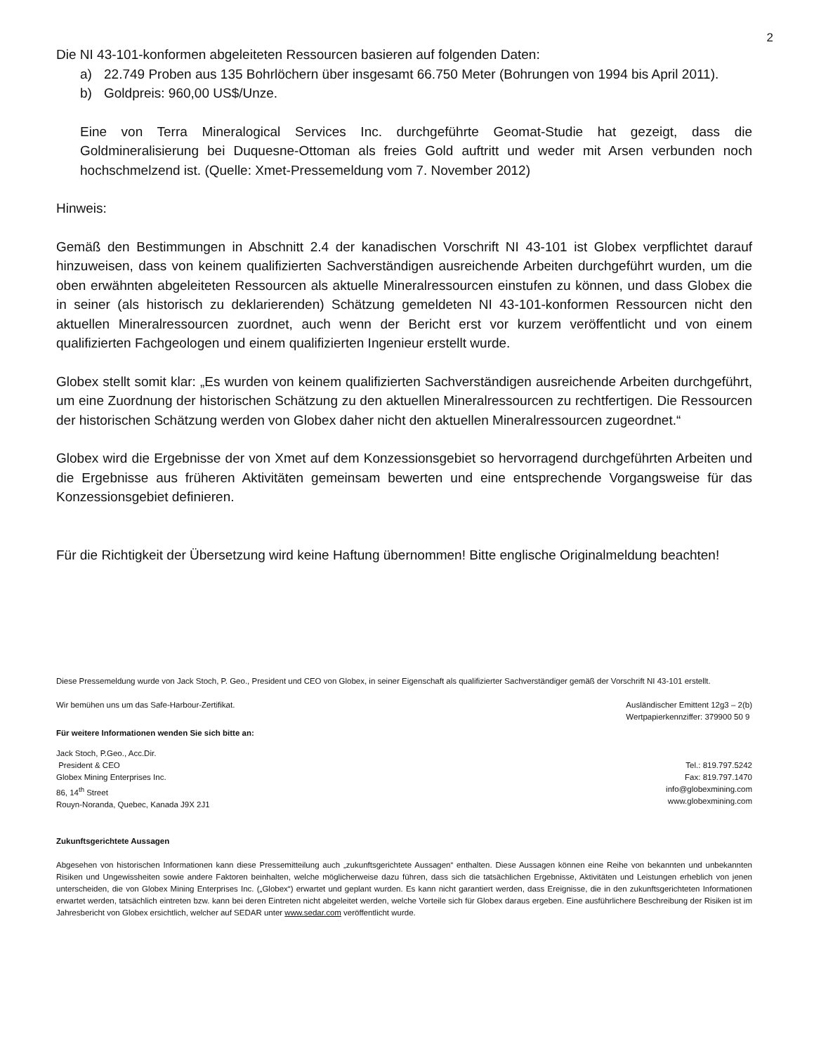2
Die NI 43-101-konformen abgeleiteten Ressourcen basieren auf folgenden Daten:
a) 22.749 Proben aus 135 Bohrlöchern über insgesamt 66.750 Meter (Bohrungen von 1994 bis April 2011).
b) Goldpreis: 960,00 US$/Unze.
Eine von Terra Mineralogical Services Inc. durchgeführte Geomat-Studie hat gezeigt, dass die Goldmineralisierung bei Duquesne-Ottoman als freies Gold auftritt und weder mit Arsen verbunden noch hochschmelzend ist. (Quelle: Xmet-Pressemeldung vom 7. November 2012)
Hinweis:
Gemäß den Bestimmungen in Abschnitt 2.4 der kanadischen Vorschrift NI 43-101 ist Globex verpflichtet darauf hinzuweisen, dass von keinem qualifizierten Sachverständigen ausreichende Arbeiten durchgeführt wurden, um die oben erwähnten abgeleiteten Ressourcen als aktuelle Mineralressourcen einstufen zu können, und dass Globex die in seiner (als historisch zu deklarierenden) Schätzung gemeldeten NI 43-101-konformen Ressourcen nicht den aktuellen Mineralressourcen zuordnet, auch wenn der Bericht erst vor kurzem veröffentlicht und von einem qualifizierten Fachgeologen und einem qualifizierten Ingenieur erstellt wurde.
Globex stellt somit klar: „Es wurden von keinem qualifizierten Sachverständigen ausreichende Arbeiten durchgeführt, um eine Zuordnung der historischen Schätzung zu den aktuellen Mineralressourcen zu rechtfertigen. Die Ressourcen der historischen Schätzung werden von Globex daher nicht den aktuellen Mineralressourcen zugeordnet.“
Globex wird die Ergebnisse der von Xmet auf dem Konzessionsgebiet so hervorragend durchgeführten Arbeiten und die Ergebnisse aus früheren Aktivitäten gemeinsam bewerten und eine entsprechende Vorgangsweise für das Konzessionsgebiet definieren.
Für die Richtigkeit der Übersetzung wird keine Haftung übernommen! Bitte englische Originalmeldung beachten!
Diese Pressemeldung wurde von Jack Stoch, P. Geo., President und CEO von Globex, in seiner Eigenschaft als qualifizierter Sachverständiger gemäß der Vorschrift NI 43-101 erstellt.
Wir bemühen uns um das Safe-Harbour-Zertifikat.
Ausländischer Emittent 12g3 – 2(b)
Wertpapierkennziffer: 379900 50 9
Für weitere Informationen wenden Sie sich bitte an:
Jack Stoch, P.Geo., Acc.Dir.
President & CEO
Globex Mining Enterprises Inc.
86, 14<sup>th</sup> Street
Rouyn-Noranda, Quebec, Kanada J9X 2J1
Tel.: 819.797.5242
Fax: 819.797.1470
info@globexmining.com
www.globexmining.com
Zukunftsgerichtete Aussagen
Abgesehen von historischen Informationen kann diese Pressemitteilung auch „zukunftsgerichtete Aussagen“ enthalten. Diese Aussagen können eine Reihe von bekannten und unbekannten Risiken und Ungewissheiten sowie andere Faktoren beinhalten, welche möglicherweise dazu führen, dass sich die tatsächlichen Ergebnisse, Aktivitäten und Leistungen erheblich von jenen unterscheiden, die von Globex Mining Enterprises Inc. („Globex“) erwartet und geplant wurden. Es kann nicht garantiert werden, dass Ereignisse, die in den zukunftsgerichteten Informationen erwartet werden, tatsächlich eintreten bzw. kann bei deren Eintreten nicht abgeleitet werden, welche Vorteile sich für Globex daraus ergeben. Eine ausführlichere Beschreibung der Risiken ist im Jahresbericht von Globex ersichtlich, welcher auf SEDAR unter www.sedar.com veröffentlicht wurde.